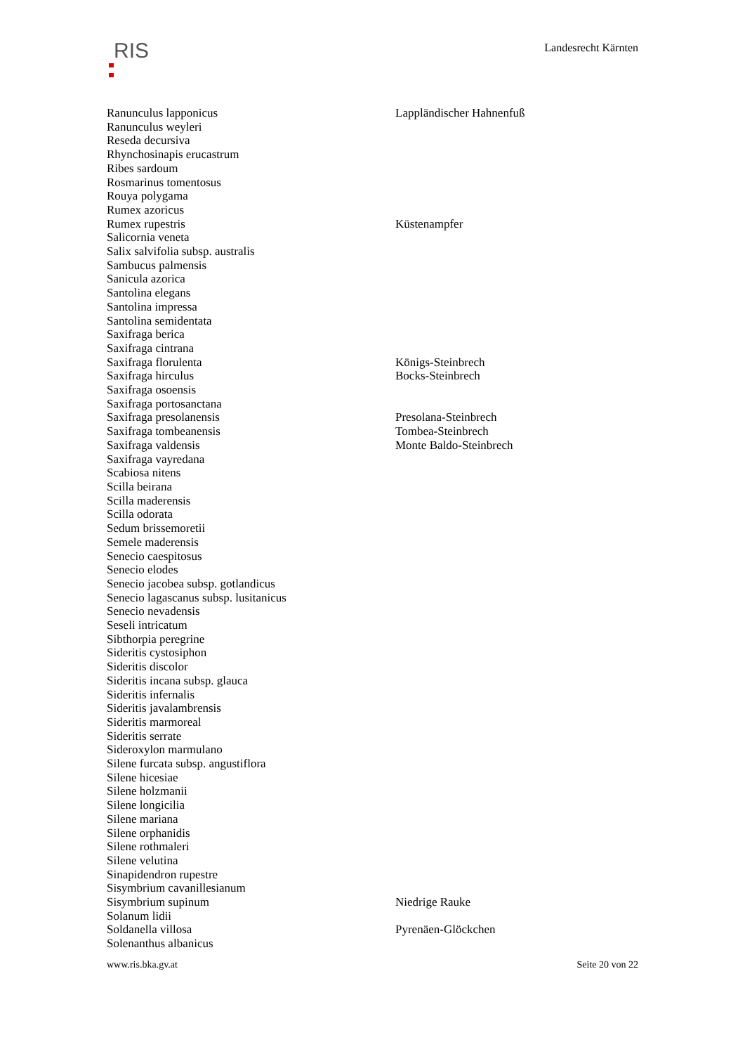RIS Landesrecht Kärnten
| Ranunculus lapponicus | Lappländischer Hahnenfuß |
| Ranunculus weyleri | |
| Reseda decursiva | |
| Rhynchosinapis erucastrum | |
| Ribes sardoum | |
| Rosmarinus tomentosus | |
| Rouya polygama | |
| Rumex azoricus | |
| Rumex rupestris | Küstenampfer |
| Salicornia veneta | |
| Salix salvifolia subsp. australis | |
| Sambucus palmensis | |
| Sanicula azorica | |
| Santolina elegans | |
| Santolina impressa | |
| Santolina semidentata | |
| Saxifraga berica | |
| Saxifraga cintrana | |
| Saxifraga florulenta | Königs-Steinbrech |
| Saxifraga hirculus | Bocks-Steinbrech |
| Saxifraga osoensis | |
| Saxifraga portosanctana | |
| Saxifraga presolanensis | Presolana-Steinbrech |
| Saxifraga tombeanensis | Tombea-Steinbrech |
| Saxifraga valdensis | Monte Baldo-Steinbrech |
| Saxifraga vayredana | |
| Scabiosa nitens | |
| Scilla beirana | |
| Scilla maderensis | |
| Scilla odorata | |
| Sedum brissemoretii | |
| Semele maderensis | |
| Senecio caespitosus | |
| Senecio elodes | |
| Senecio jacobea subsp. gotlandicus | |
| Senecio lagascanus subsp. lusitanicus | |
| Senecio nevadensis | |
| Seseli intricatum | |
| Sibthorpia peregrine | |
| Sideritis cystosiphon | |
| Sideritis discolor | |
| Sideritis incana subsp. glauca | |
| Sideritis infernalis | |
| Sideritis javalambrensis | |
| Sideritis marmoreal | |
| Sideritis serrate | |
| Sideroxylon marmulano | |
| Silene furcata subsp. angustiflora | |
| Silene hicesiae | |
| Silene holzmanii | |
| Silene longicilia | |
| Silene mariana | |
| Silene orphanidis | |
| Silene rothmaleri | |
| Silene velutina | |
| Sinapidendron rupestre | |
| Sisymbrium cavanillesianum | |
| Sisymbrium supinum | Niedrige Rauke |
| Solanum lidii | |
| Soldanella villosa | Pyrenäen-Glöckchen |
| Solenanthus albanicus | |
www.ris.bka.gv.at Seite 20 von 22